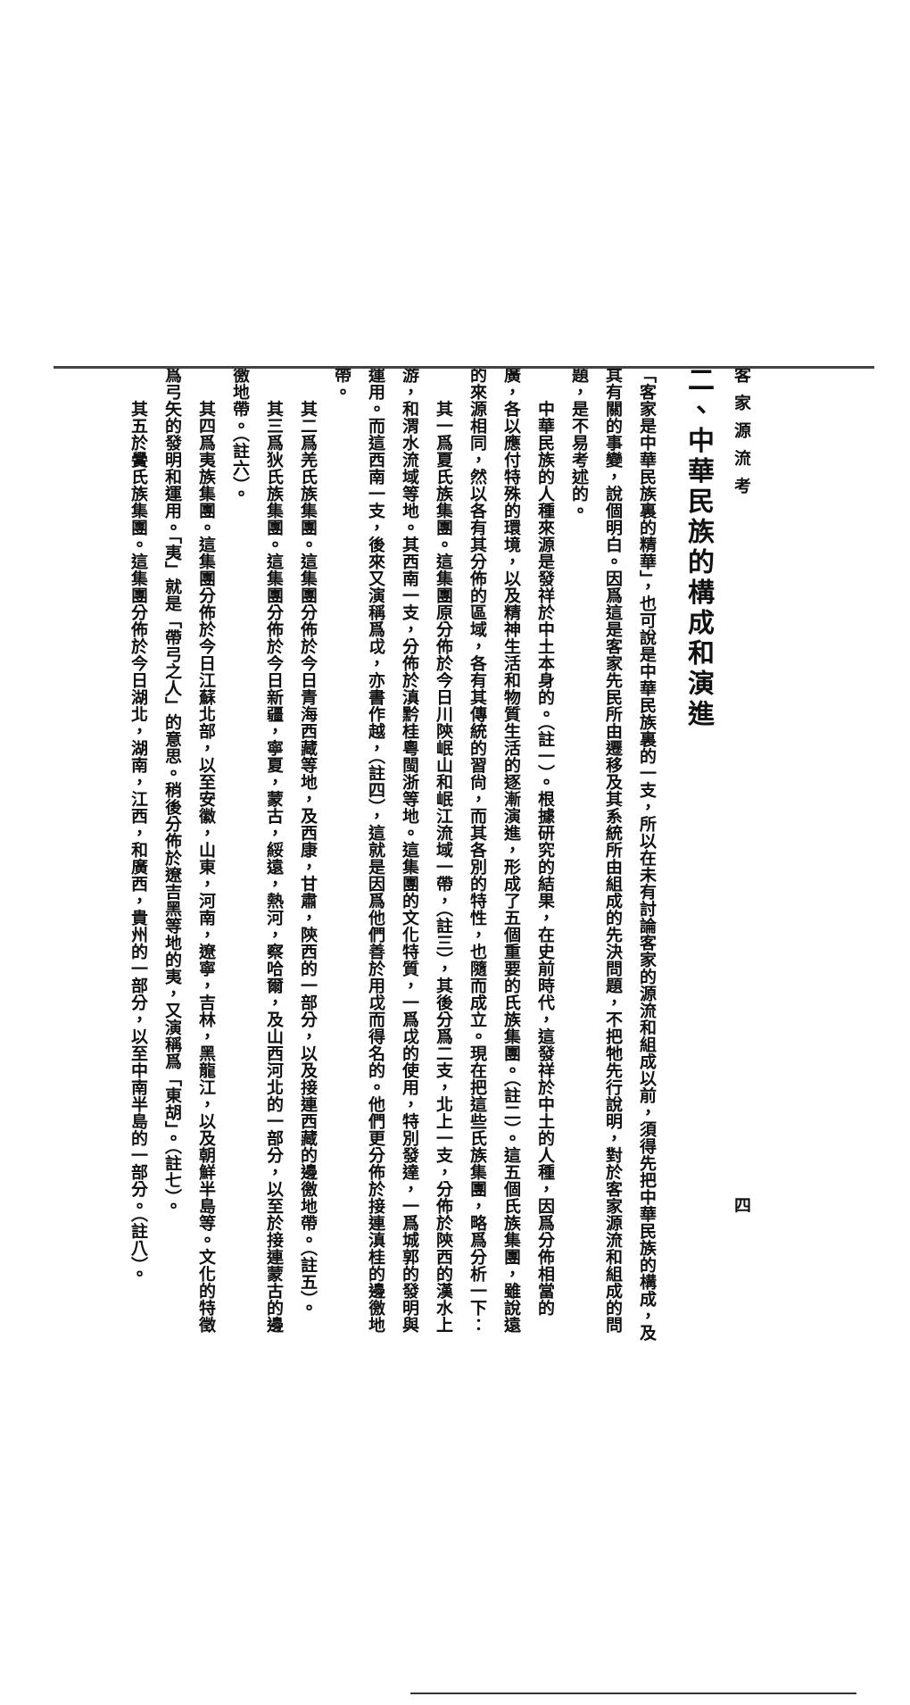客家源流考　　　　　　　　　　　　　　　　　　　　　　　　　四
二、中華民族的構成和演進
「客家是中華民族裏的精華」，也可說是中華民族裏的一支，所以在未有討論客家的源流和組成以前，須得先把中華民族的構成，及其有關的事變，說個明白。因爲這是客家先民所由遷移及其系統所由組成的先決問題，不把牠先行說明，對於客家源流和組成的問題，是不易考述的。
中華民族的人種來源是發祥於中土本身的。（註一）。根據研究的結果，在史前時代，這發祥於中土的人種，因爲分佈相當的廣，各以應付特殊的環境，以及精神生活和物質生活的逐漸演進，形成了五個重要的氏族集團。（註二）。這五個氏族集團，雖說遠的來源相同，然以各有其分佈的區域，各有其傳統的習尙，而其各別的特性，也隨而成立。現在把這些氏族集團，略爲分析一下：
其一爲夏氏族集團。這集團原分佈於今日川陝岷山和岷江流域一帶，（註三），其後分爲二支，北上一支，分佈於陝西的漢水上游，和渭水流域等地。其西南一支，分佈於滇黔桂粵閩浙等地。這集團的文化特質，一爲戉的使用，特別發達，一爲城郭的發明與運用。而這西南一支，後來又演稱爲戉，亦書作越，（註四），這就是因爲他們善於用戉而得名的。他們更分佈於接連滇桂的邊徼地帶。
其二爲羌氏族集團。這集團分佈於今日青海西藏等地，及西康，甘肅，陝西的一部分，以及接連西藏的邊徼地帶。（註五）。
其三爲狄氏族集團。這集團分佈於今日新疆，寧夏，蒙古，綏遠，熱河，察哈爾，及山西河北的一部分，以至於接連蒙古的邊徼地帶。（註六）。
其四爲夷族集團。這集團分佈於今日江蘇北部，以至安徽，山東，河南，遼寧，吉林，黑龍江，以及朝鮮半島等。文化的特徵爲弓矢的發明和運用。「夷」就是「帶弓之人」的意思。稍後分佈於遼吉黑等地的夷，又演稱爲「東胡」。（註七）。
其五於黌氏族集團。這集團分佈於今日湖北，湖南，江西，和廣西，貴州的一部分，以至中南半島的一部分。（註八）。